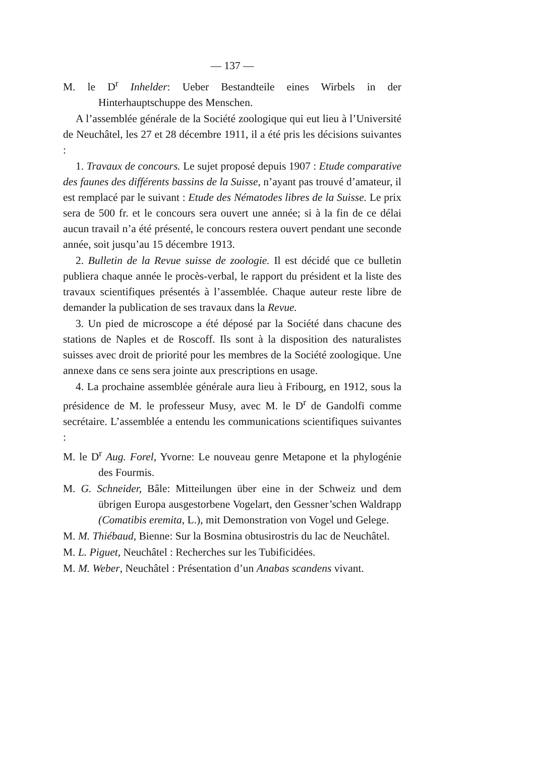— 137 —
M. le D<sup>r</sup> Inhelder: Ueber Bestandteile eines Wirbels in der Hinterhauptschuppe des Menschen.
A l’assemblée générale de la Société zoologique qui eut lieu à l’Université de Neuchâtel, les 27 et 28 décembre 1911, il a été pris les décisions suivantes :
1. Travaux de concours. Le sujet proposé depuis 1907 : Etude comparative des faunes des différents bassins de la Suisse, n’ayant pas trouvé d’amateur, il est remplacé par le suivant : Etude des Nématodes libres de la Suisse. Le prix sera de 500 fr. et le concours sera ouvert une année; si à la fin de ce délai aucun travail n’a été présenté, le concours restera ouvert pendant une seconde année, soit jusqu’au 15 décembre 1913.
2. Bulletin de la Revue suisse de zoologie. Il est décidé que ce bulletin publiera chaque année le procès-verbal, le rapport du président et la liste des travaux scientifiques présentés à l’assemblée. Chaque auteur reste libre de demander la publication de ses travaux dans la Revue.
3. Un pied de microscope a été déposé par la Société dans chacune des stations de Naples et de Roscoff. Ils sont à la disposition des naturalistes suisses avec droit de priorité pour les membres de la Société zoologique. Une annexe dans ce sens sera jointe aux prescriptions en usage.
4. La prochaine assemblée générale aura lieu à Fribourg, en 1912, sous la présidence de M. le professeur Musy, avec M. le D<sup>r</sup> de Gandolfi comme secrétaire. L’assemblée a entendu les communications scientifiques suivantes :
M. le D<sup>r</sup> Aug. Forel, Yvorne: Le nouveau genre Metapone et la phylogénie des Fourmis.
M. G. Schneider, Bâle: Mitteilungen über eine in der Schweiz und dem übrigen Europa ausgestorbene Vogelart, den Gessner’schen Waldrapp (Comatibis eremita, L.), mit Demonstration von Vogel und Gelege.
M. M. Thiébaud, Bienne: Sur la Bosmina obtusirostris du lac de Neuchâtel.
M. L. Piguet, Neuchâtel : Recherches sur les Tubificidées.
M. M. Weber, Neuchâtel : Présentation d’un Anabas scandens vivant.